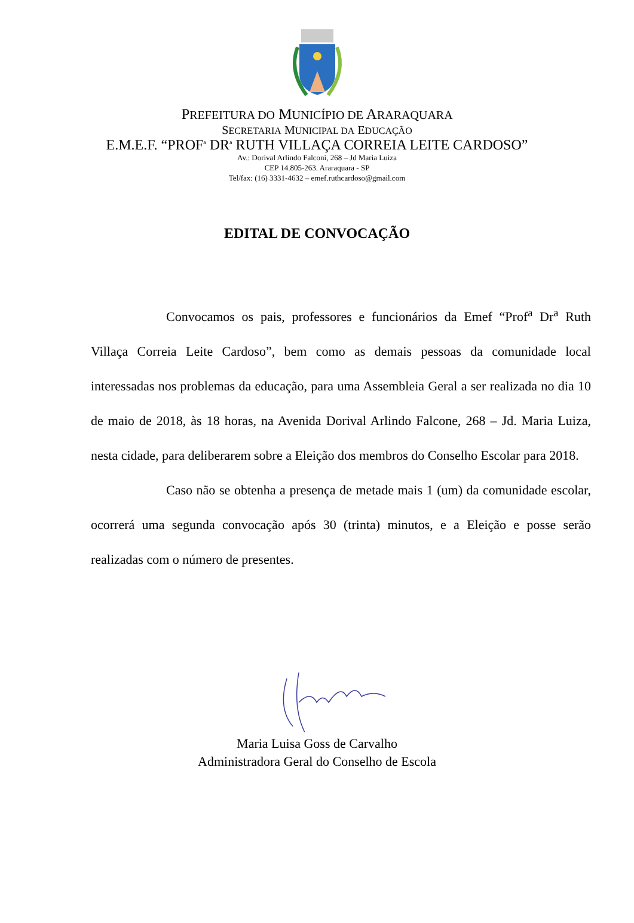PREFEITURA DO MUNICÍPIO DE ARARAQUARA
SECRETARIA MUNICIPAL DA EDUCAÇÃO
E.M.E.F. “PROF<sup>a</sup> DR<sup>a</sup> RUTH VILLAÇA CORREIA LEITE CARDOSO”
Av.: Dorival Arlindo Falconi, 268 – Jd Maria Luiza
CEP 14.805-263. Araraquara - SP
Tel/fax: (16) 3331-4632 – emef.ruthcardoso@gmail.com
EDITAL DE CONVOCAÇÃO
Convocamos os pais, professores e funcionários da Emef “Prof<sup>a</sup> Dr<sup>a</sup> Ruth Villaça Correia Leite Cardoso”, bem como as demais pessoas da comunidade local interessadas nos problemas da educação, para uma Assembleia Geral a ser realizada no dia 10 de maio de 2018, às 18 horas, na Avenida Dorival Arlindo Falcone, 268 – Jd. Maria Luiza, nesta cidade, para deliberarem sobre a Eleição dos membros do Conselho Escolar para 2018.
Caso não se obtenha a presença de metade mais 1 (um) da comunidade escolar, ocorrerá uma segunda convocação após 30 (trinta) minutos, e a Eleição e posse serão realizadas com o número de presentes.
Maria Luisa Goss de Carvalho
Administradora Geral do Conselho de Escola